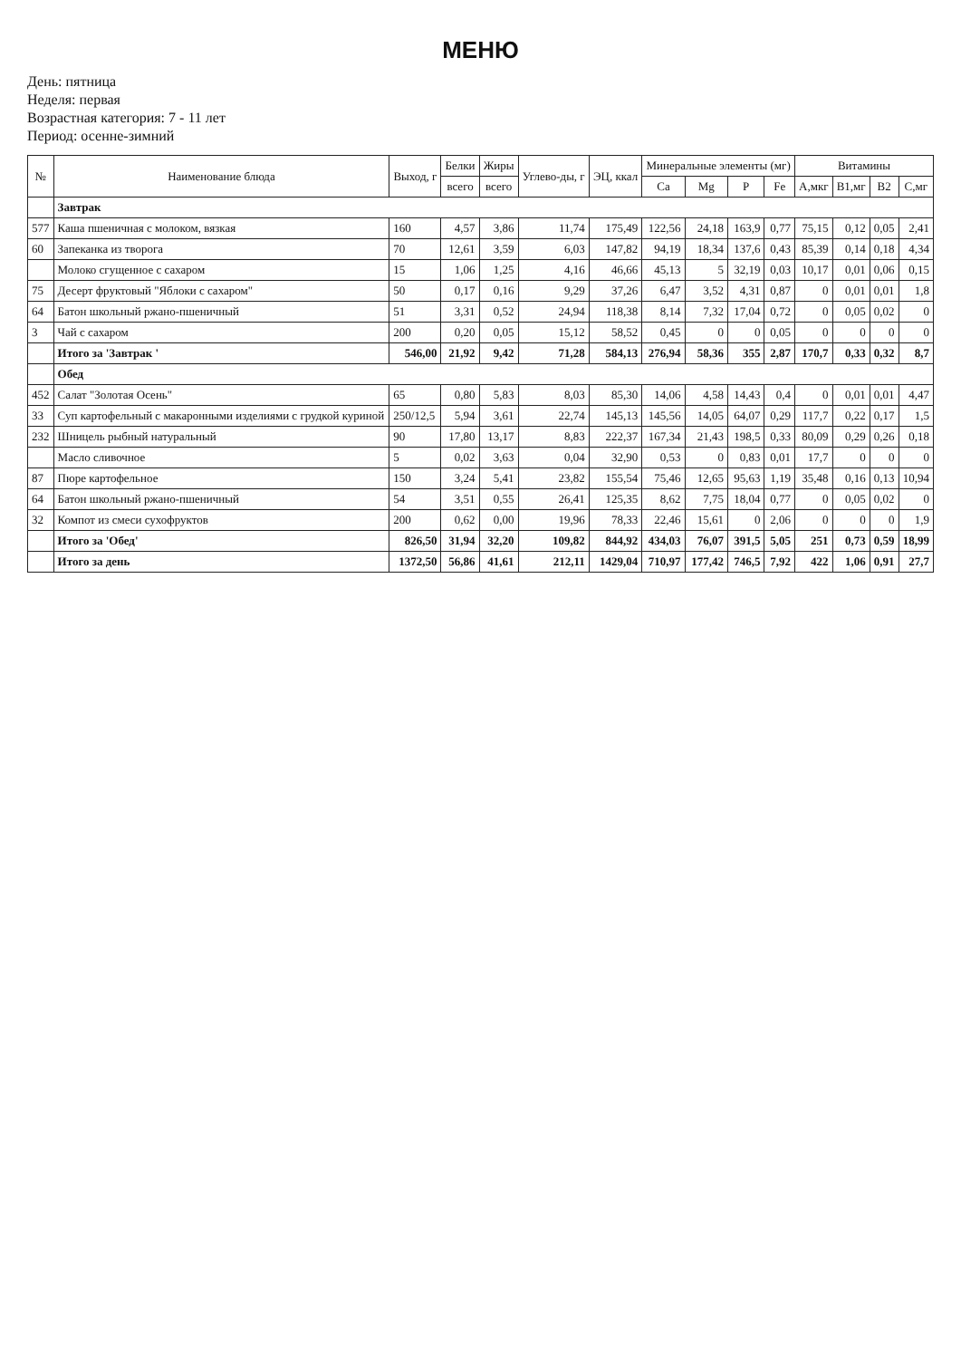МЕНЮ
День: пятница
Неделя: первая
Возрастная категория: 7 - 11 лет
Период: осенне-зимний
| № | Наименование блюда | Выход, г | Белки | Жиры | Углево-ды, г | ЭЦ, ккал | Минеральные элементы (мг) | | | | Витамины | | | |
| --- | --- | --- | --- | --- | --- | --- | --- | --- | --- | --- | --- | --- | --- | --- |
| | | | всего | всего | | | Ca | Mg | P | Fe | A,мкг | B1,мг | B2 | C,мг |
| | Завтрак | | | | | | | | | | | | | |
| 577 | Каша пшеничная с молоком, вязкая | 160 | 4,57 | 3,86 | 11,74 | 175,49 | 122,56 | 24,18 | 163,9 | 0,77 | 75,15 | 0,12 | 0,05 | 2,41 |
| 60 | Запеканка из творога | 70 | 12,61 | 3,59 | 6,03 | 147,82 | 94,19 | 18,34 | 137,6 | 0,43 | 85,39 | 0,14 | 0,18 | 4,34 |
| | Молоко сгущенное с сахаром | 15 | 1,06 | 1,25 | 4,16 | 46,66 | 45,13 | 5 | 32,19 | 0,03 | 10,17 | 0,01 | 0,06 | 0,15 |
| 75 | Десерт фруктовый "Яблоки с сахаром" | 50 | 0,17 | 0,16 | 9,29 | 37,26 | 6,47 | 3,52 | 4,31 | 0,87 | 0 | 0,01 | 0,01 | 1,8 |
| 64 | Батон школьный ржано-пшеничный | 51 | 3,31 | 0,52 | 24,94 | 118,38 | 8,14 | 7,32 | 17,04 | 0,72 | 0 | 0,05 | 0,02 | 0 |
| 3 | Чай с сахаром | 200 | 0,20 | 0,05 | 15,12 | 58,52 | 0,45 | 0 | 0 | 0,05 | 0 | 0 | 0 | 0 |
| | Итого за 'Завтрак ' | 546,00 | 21,92 | 9,42 | 71,28 | 584,13 | 276,94 | 58,36 | 355 | 2,87 | 170,7 | 0,33 | 0,32 | 8,7 |
| | Обед | | | | | | | | | | | | | |
| 452 | Салат "Золотая Осень" | 65 | 0,80 | 5,83 | 8,03 | 85,30 | 14,06 | 4,58 | 14,43 | 0,4 | 0 | 0,01 | 0,01 | 4,47 |
| 33 | Суп картофельный с макаронными изделиями с грудкой куриной | 250/12,5 | 5,94 | 3,61 | 22,74 | 145,13 | 145,56 | 14,05 | 64,07 | 0,29 | 117,7 | 0,22 | 0,17 | 1,5 |
| 232 | Шницель рыбный натуральный | 90 | 17,80 | 13,17 | 8,83 | 222,37 | 167,34 | 21,43 | 198,5 | 0,33 | 80,09 | 0,29 | 0,26 | 0,18 |
| | Масло сливочное | 5 | 0,02 | 3,63 | 0,04 | 32,90 | 0,53 | 0 | 0,83 | 0,01 | 17,7 | 0 | 0 | 0 |
| 87 | Пюре картофельное | 150 | 3,24 | 5,41 | 23,82 | 155,54 | 75,46 | 12,65 | 95,63 | 1,19 | 35,48 | 0,16 | 0,13 | 10,94 |
| 64 | Батон школьный ржано-пшеничный | 54 | 3,51 | 0,55 | 26,41 | 125,35 | 8,62 | 7,75 | 18,04 | 0,77 | 0 | 0,05 | 0,02 | 0 |
| 32 | Компот из смеси сухофруктов | 200 | 0,62 | 0,00 | 19,96 | 78,33 | 22,46 | 15,61 | 0 | 2,06 | 0 | 0 | 0 | 1,9 |
| | Итого за 'Обед' | 826,50 | 31,94 | 32,20 | 109,82 | 844,92 | 434,03 | 76,07 | 391,5 | 5,05 | 251 | 0,73 | 0,59 | 18,99 |
| | Итого за день | 1372,50 | 56,86 | 41,61 | 212,11 | 1429,04 | 710,97 | 177,42 | 746,5 | 7,92 | 422 | 1,06 | 0,91 | 27,7 |